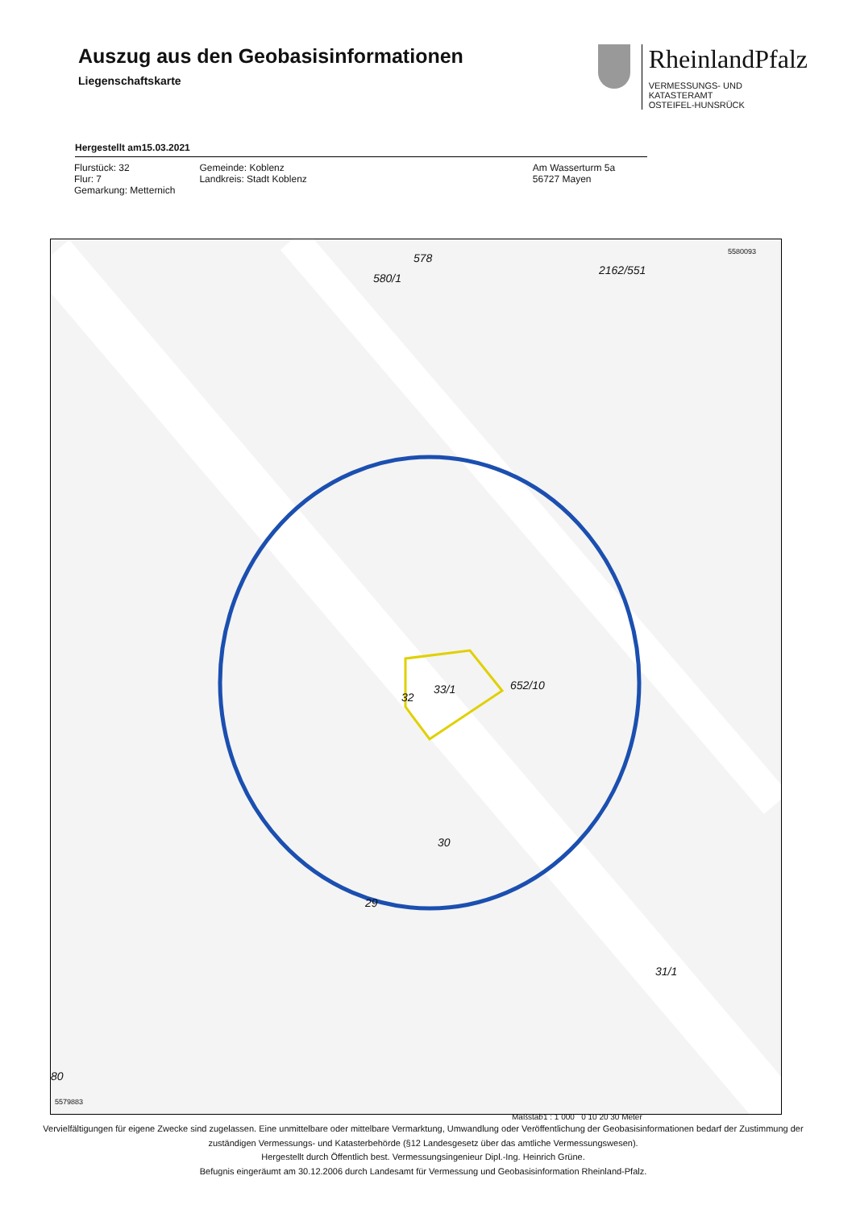Auszug aus den Geobasisinformationen
Liegenschaftskarte
RheinlandPfalz
VERMESSUNGS- UND
KATASTERAMT
OSTEIFEL-HUNSRÜCK
Hergestellt am15.03.2021
Flurstück: 32
Flur: 7
Gemarkung: Metternich
Gemeinde: Koblenz
Landkreis: Stadt Koblenz
Am Wasserturm 5a
56727 Mayen
5580093 578
580/1
2162/551
33/1
32
652/10
30
29
31/1
80
5579883
Maßstab1 : 1 000 0 10 20 30 Meter
Vervielfältigungen für eigene Zwecke sind zugelassen. Eine unmittelbare oder mittelbare Vermarktung, Umwandlung oder Veröffentlichung der Geobasisinformationen bedarf der Zustimmung der zuständigen Vermessungs- und Katasterbehörde (§12 Landesgesetz über das amtliche Vermessungswesen).
Hergestellt durch Öffentlich best. Vermessungsingenieur Dipl.-Ing. Heinrich Grüne.
Befugnis eingeräumt am 30.12.2006 durch Landesamt für Vermessung und Geobasisinformation Rheinland-Pfalz.